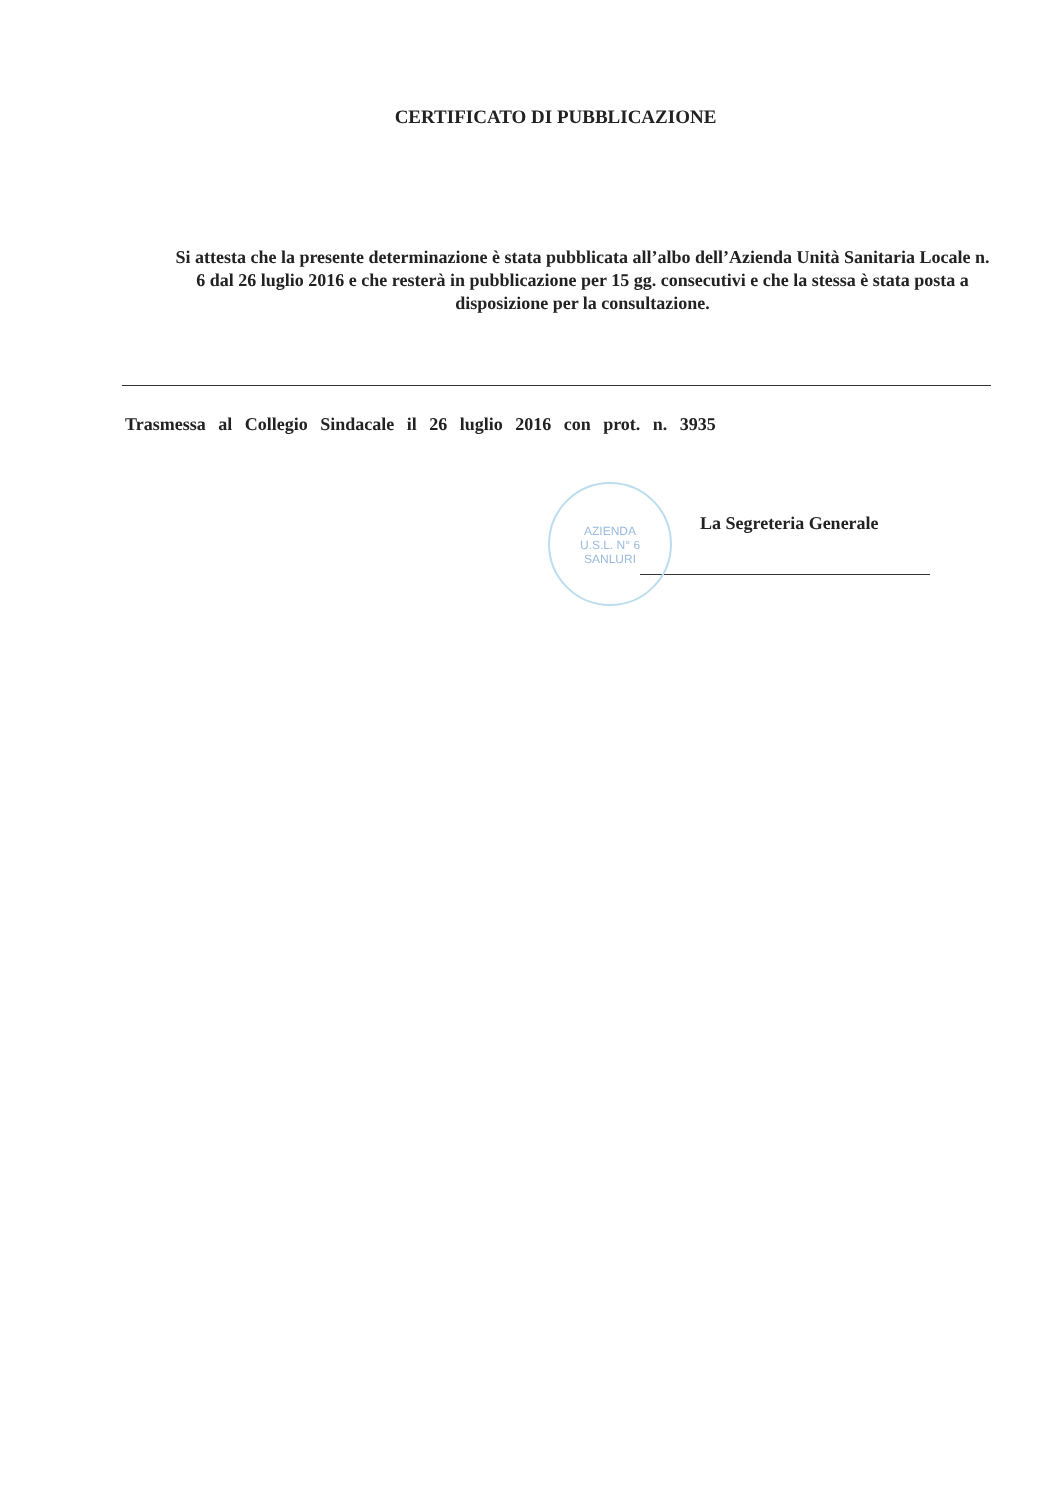CERTIFICATO DI PUBBLICAZIONE
Si attesta che la presente determinazione è stata pubblicata all’albo dell’Azienda Unità Sanitaria Locale n. 6 dal 26 luglio 2016 e che resterà in pubblicazione per 15 gg. consecutivi e che la stessa è stata posta a disposizione per la consultazione.
Trasmessa al Collegio Sindacale il 26 luglio 2016 con prot. n. 3935
AZIENDA
U.S.L. N° 6
SANLURI
La Segreteria Generale